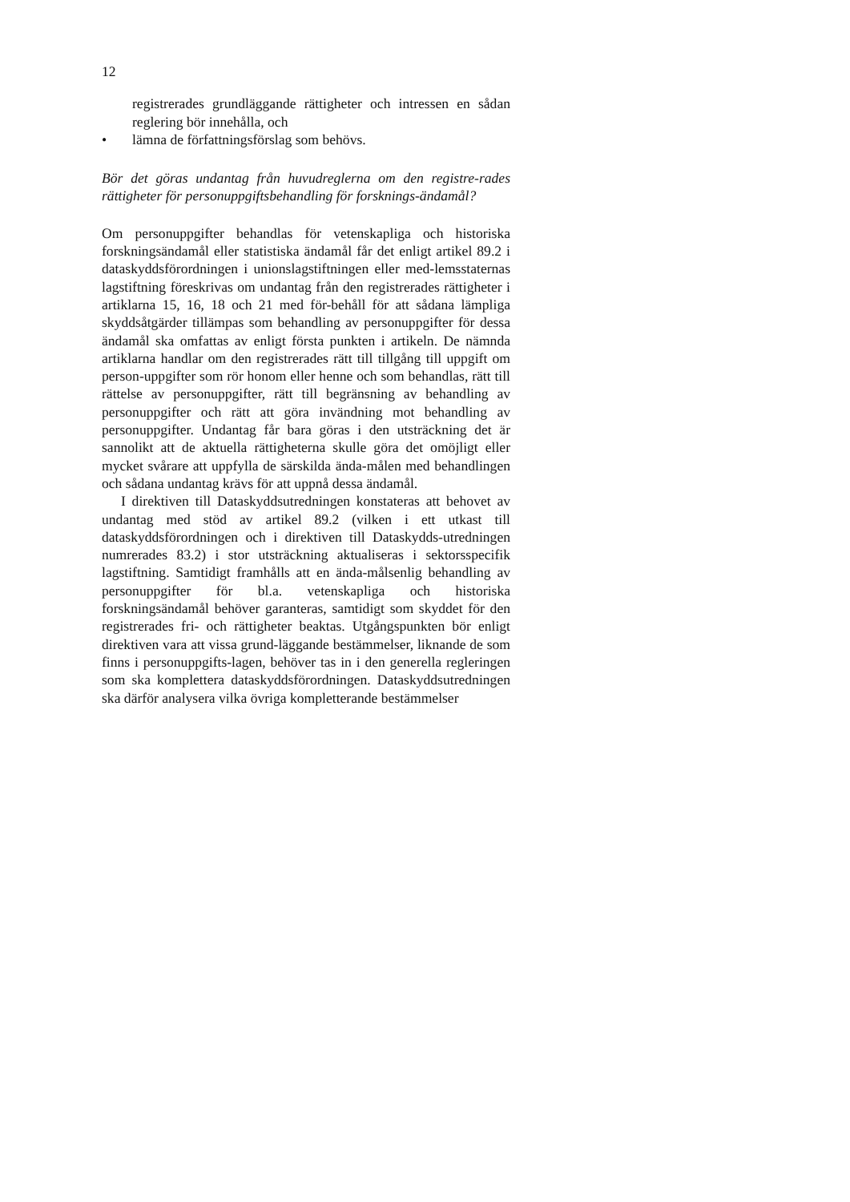12
registrerades grundläggande rättigheter och intressen en sådan reglering bör innehålla, och
• lämna de författningsförslag som behövs.
Bör det göras undantag från huvudreglerna om den registre-rades rättigheter för personuppgiftsbehandling för forsknings-ändamål?
Om personuppgifter behandlas för vetenskapliga och historiska forskningsändamål eller statistiska ändamål får det enligt artikel 89.2 i dataskyddsförordningen i unionslagstiftningen eller med-lemsstaternas lagstiftning föreskrivas om undantag från den registrerades rättigheter i artiklarna 15, 16, 18 och 21 med för-behåll för att sådana lämpliga skyddsåtgärder tillämpas som behandling av personuppgifter för dessa ändamål ska omfattas av enligt första punkten i artikeln. De nämnda artiklarna handlar om den registrerades rätt till tillgång till uppgift om person-uppgifter som rör honom eller henne och som behandlas, rätt till rättelse av personuppgifter, rätt till begränsning av behandling av personuppgifter och rätt att göra invändning mot behandling av personuppgifter. Undantag får bara göras i den utsträckning det är sannolikt att de aktuella rättigheterna skulle göra det omöjligt eller mycket svårare att uppfylla de särskilda ända-målen med behandlingen och sådana undantag krävs för att uppnå dessa ändamål.
I direktiven till Dataskyddsutredningen konstateras att behovet av undantag med stöd av artikel 89.2 (vilken i ett utkast till dataskyddsförordningen och i direktiven till Dataskydds-utredningen numrerades 83.2) i stor utsträckning aktualiseras i sektorsspecifik lagstiftning. Samtidigt framhålls att en ända-målsenlig behandling av personuppgifter för bl.a. vetenskapliga och historiska forskningsändamål behöver garanteras, samtidigt som skyddet för den registrerades fri- och rättigheter beaktas. Utgångspunkten bör enligt direktiven vara att vissa grund-läggande bestämmelser, liknande de som finns i personuppgifts-lagen, behöver tas in i den generella regleringen som ska komplettera dataskyddsförordningen. Dataskyddsutredningen ska därför analysera vilka övriga kompletterande bestämmelser